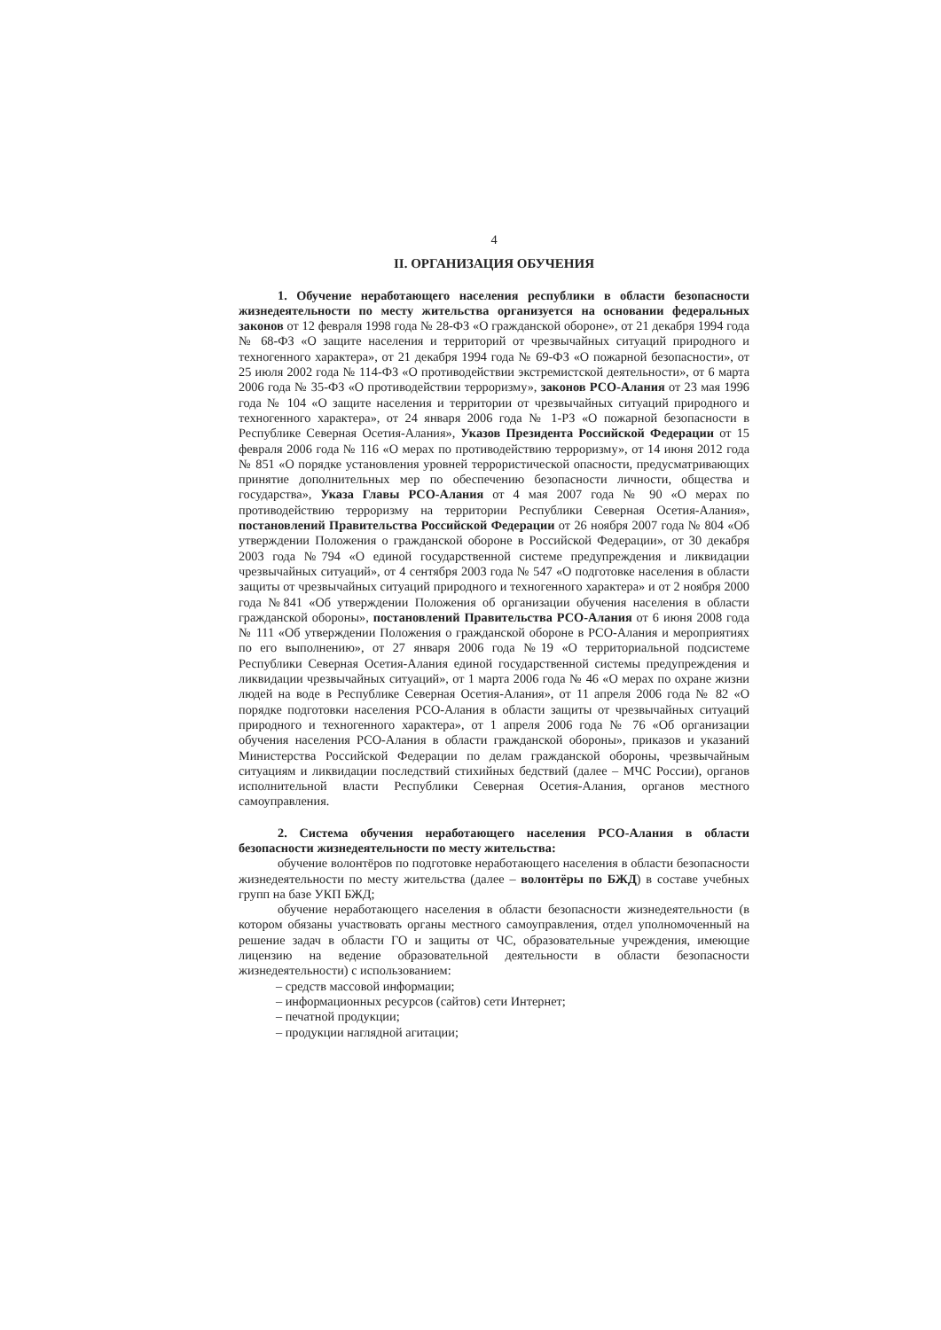4
II. ОРГАНИЗАЦИЯ ОБУЧЕНИЯ
1. Обучение неработающего населения республики в области безопасности жизнедеятельности по месту жительства организуется на основании федеральных законов от 12 февраля 1998 года № 28-ФЗ «О гражданской обороне», от 21 декабря 1994 года № 68-ФЗ «О защите населения и территорий от чрезвычайных ситуаций природного и техногенного характера», от 21 декабря 1994 года № 69-ФЗ «О пожарной безопасности», от 25 июля 2002 года № 114-ФЗ «О противодействии экстремистской деятельности», от 6 марта 2006 года № 35-ФЗ «О противодействии терроризму», законов РСО-Алания от 23 мая 1996 года № 104 «О защите населения и территории от чрезвычайных ситуаций природного и техногенного характера», от 24 января 2006 года № 1-РЗ «О пожарной безопасности в Республике Северная Осетия-Алания», Указов Президента Российской Федерации от 15 февраля 2006 года № 116 «О мерах по противодействию терроризму», от 14 июня 2012 года № 851 «О порядке установления уровней террористической опасности, предусматривающих принятие дополнительных мер по обеспечению безопасности личности, общества и государства», Указа Главы РСО-Алания от 4 мая 2007 года № 90 «О мерах по противодействию терроризму на территории Республики Северная Осетия-Алания», постановлений Правительства Российской Федерации от 26 ноября 2007 года № 804 «Об утверждении Положения о гражданской обороне в Российской Федерации», от 30 декабря 2003 года №794 «О единой государственной системе предупреждения и ликвидации чрезвычайных ситуаций», от 4 сентября 2003 года № 547 «О подготовке населения в области защиты от чрезвычайных ситуаций природного и техногенного характера» и от 2 ноября 2000 года №841 «Об утверждении Положения об организации обучения населения в области гражданской обороны», постановлений Правительства РСО-Алания от 6 июня 2008 года № 111 «Об утверждении Положения о гражданской обороне в РСО-Алания и мероприятиях по его выполнению», от 27 января 2006 года №19 «О территориальной подсистеме Республики Северная Осетия-Алания единой государственной системы предупреждения и ликвидации чрезвычайных ситуаций», от 1 марта 2006 года № 46 «О мерах по охране жизни людей на воде в Республике Северная Осетия-Алания», от 11 апреля 2006 года № 82 «О порядке подготовки населения РСО-Алания в области защиты от чрезвычайных ситуаций природного и техногенного характера», от 1 апреля 2006 года № 76 «Об организации обучения населения РСО-Алания в области гражданской обороны», приказов и указаний Министерства Российской Федерации по делам гражданской обороны, чрезвычайным ситуациям и ликвидации последствий стихийных бедствий (далее – МЧС России), органов исполнительной власти Республики Северная Осетия-Алания, органов местного самоуправления.
2. Система обучения неработающего населения РСО-Алания в области безопасности жизнедеятельности по месту жительства:
обучение волонтёров по подготовке неработающего населения в области безопасности жизнедеятельности по месту жительства (далее – волонтёры по БЖД) в составе учебных групп на базе УКП БЖД;
обучение неработающего населения в области безопасности жизнедеятельности (в котором обязаны участвовать органы местного самоуправления, отдел уполномоченный на решение задач в области ГО и защиты от ЧС, образовательные учреждения, имеющие лицензию на ведение образовательной деятельности в области безопасности жизнедеятельности) с использованием:
– средств массовой информации;
– информационных ресурсов (сайтов) сети Интернет;
– печатной продукции;
– продукции наглядной агитации;